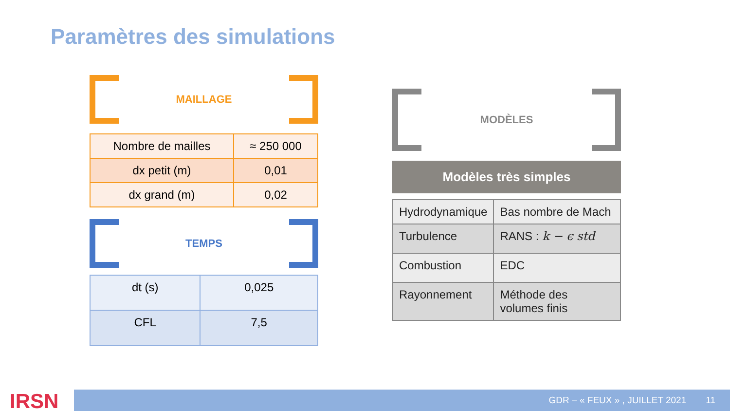Paramètres des simulations
MAILLAGE
| Nombre de mailles | ≈ 250 000 |
| dx petit (m) | 0,01 |
| dx grand (m) | 0,02 |
TEMPS
| dt (s) | 0,025 |
| CFL | 7,5 |
MODÈLES
Modèles très simples
| Hydrodynamique | Bas nombre de Mach |
| Turbulence | RANS : k − ϵ std |
| Combustion | EDC |
| Rayonnement | Méthode des volumes finis |
IRSN GDR – « FEUX » , JUILLET 2021 11